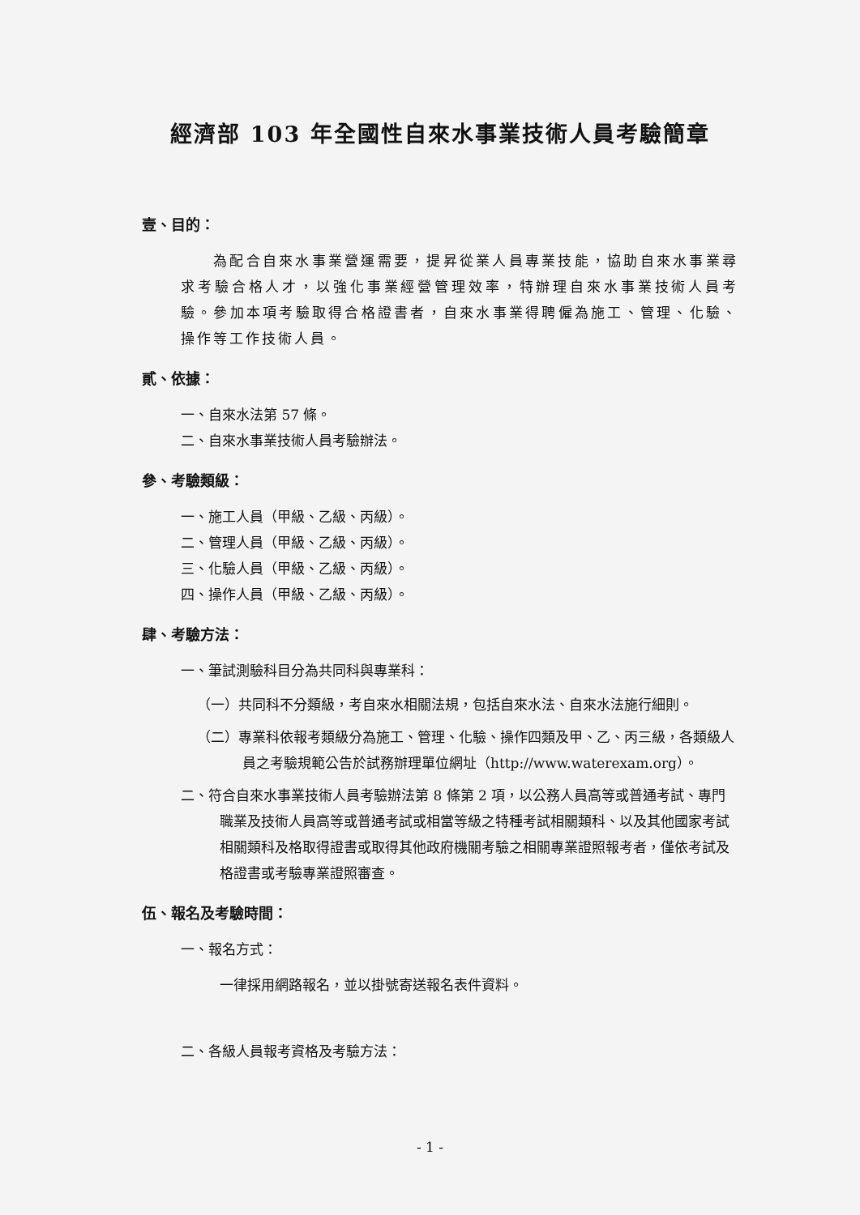經濟部 103 年全國性自來水事業技術人員考驗簡章
壹、目的：
為配合自來水事業營運需要，提昇從業人員專業技能，協助自來水事業尋求考驗合格人才，以強化事業經營管理效率，特辦理自來水事業技術人員考驗。參加本項考驗取得合格證書者，自來水事業得聘僱為施工、管理、化驗、操作等工作技術人員。
貳、依據：
一、自來水法第 57 條。
二、自來水事業技術人員考驗辦法。
參、考驗類級：
一、施工人員（甲級、乙級、丙級）。
二、管理人員（甲級、乙級、丙級）。
三、化驗人員（甲級、乙級、丙級）。
四、操作人員（甲級、乙級、丙級）。
肆、考驗方法：
一、筆試測驗科目分為共同科與專業科：
（一）共同科不分類級，考自來水相關法規，包括自來水法、自來水法施行細則。
（二）專業科依報考類級分為施工、管理、化驗、操作四類及甲、乙、丙三級，各類級人員之考驗規範公告於試務辦理單位網址（http://www.waterexam.org）。
二、符合自來水事業技術人員考驗辦法第 8 條第 2 項，以公務人員高等或普通考試、專門職業及技術人員高等或普通考試或相當等級之特種考試相關類科、以及其他國家考試相關類科及格取得證書或取得其他政府機關考驗之相關專業證照報考者，僅依考試及格證書或考驗專業證照審查。
伍、報名及考驗時間：
一、報名方式：
一律採用網路報名，並以掛號寄送報名表件資料。
二、各級人員報考資格及考驗方法：
- 1 -